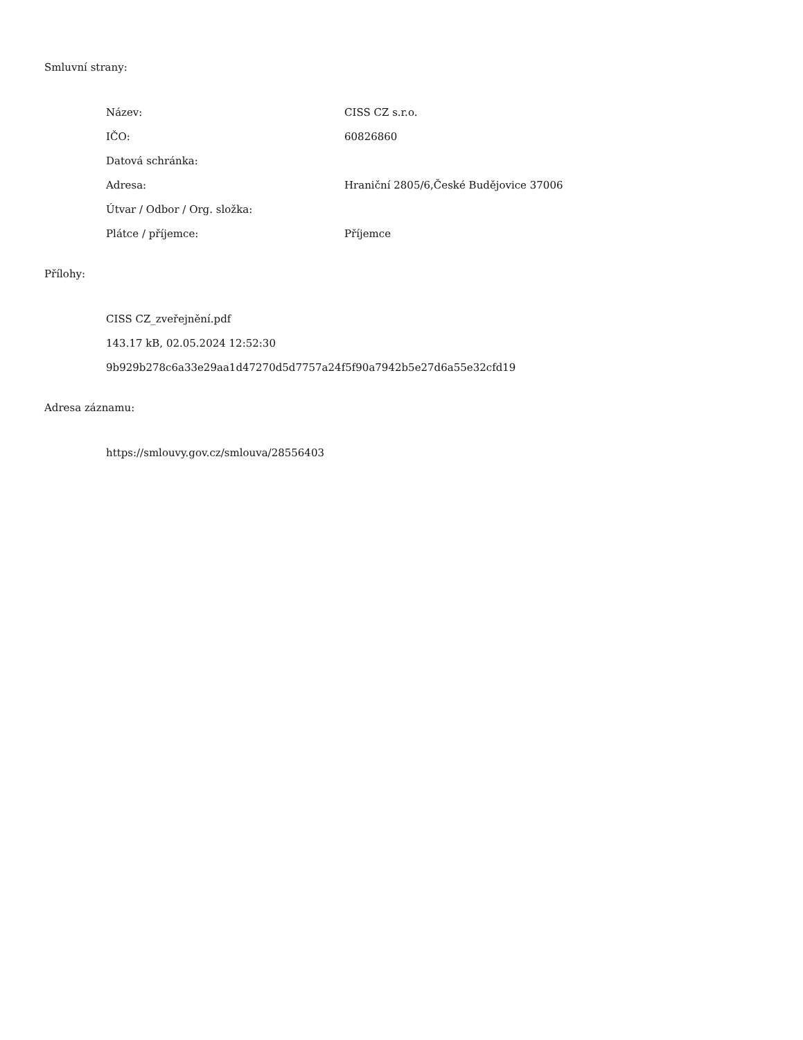Smluvní strany:
Název: CISS CZ s.r.o.
IČO: 60826860
Datová schránka:
Adresa: Hraniční 2805/6,České Budějovice 37006
Útvar / Odbor / Org. složka:
Plátce / příjemce: Příjemce
Přílohy:
CISS CZ_zveřejnění.pdf
143.17 kB, 02.05.2024 12:52:30
9b929b278c6a33e29aa1d47270d5d7757a24f5f90a7942b5e27d6a55e32cfd19
Adresa záznamu:
https://smlouvy.gov.cz/smlouva/28556403